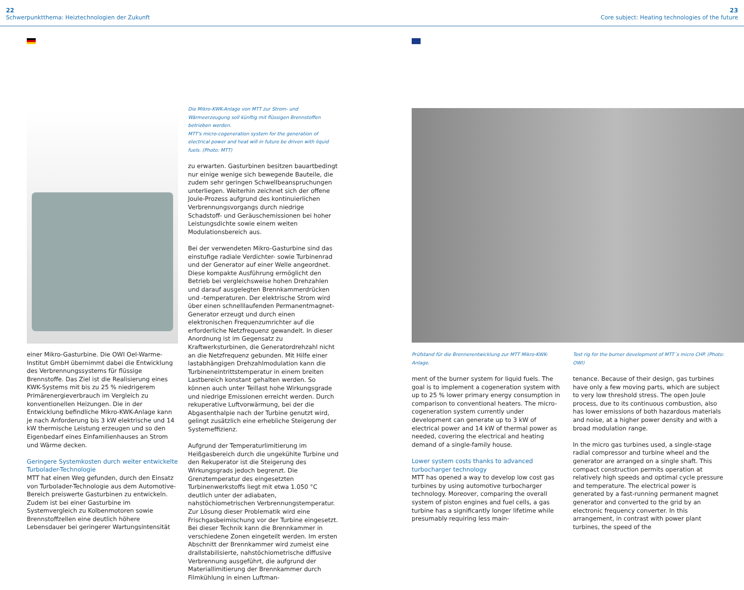22
Schwerpunktthema: Heiztechnologien der Zukunft
23
Core subject: Heating technologies of the future
einer Mikro-Gasturbine. Die OWI Oel-Warme-Institut GmbH übernimmt dabei die Entwicklung des Verbrennungssystems für flüssige Brennstoffe. Das Ziel ist die Realisierung eines KWK-Systems mit bis zu 25 % niedrigerem Primärenergieverbrauch im Vergleich zu konventionellen Heizungen. Die in der Entwicklung befindliche Mikro-KWK-Anlage kann je nach Anforderung bis 3 kW elektrische und 14 kW thermische Leistung erzeugen und so den Eigenbedarf eines Einfamilienhauses an Strom und Wärme decken.
Geringere Systemkosten durch weiter entwickelte Turbolader-Technologie
MTT hat einen Weg gefunden, durch den Einsatz von Turbolader-Technologie aus dem Automotive-Bereich preiswerte Gasturbinen zu entwickeln. Zudem ist bei einer Gasturbine im Systemvergleich zu Kolbenmotoren sowie Brennstoffzellen eine deutlich höhere Lebensdauer bei geringerer Wartungsintensität
Die Mikro-KWK-Anlage von MTT zur Strom- und Wärmeerzeugung soll künftig mit flüssigen Brennstoffen betrieben werden.
MTT's micro-cogeneration system for the generation of electrical power and heat will in future be driven with liquid fuels. (Photo: MTT)
zu erwarten. Gasturbinen besitzen bauartbedingt nur einige wenige sich bewegende Bauteile, die zudem sehr geringen Schwellbeanspruchungen unterliegen. Weiterhin zeichnet sich der offene Joule-Prozess aufgrund des kontinuierlichen Verbrennungsvorgangs durch niedrige Schadstoff- und Geräuschemissionen bei hoher Leistungsdichte sowie einem weiten Modulationsbereich aus.
Bei der verwendeten Mikro-Gasturbine sind das einstufige radiale Verdichter- sowie Turbinenrad und der Generator auf einer Welle angeordnet. Diese kompakte Ausführung ermöglicht den Betrieb bei vergleichsweise hohen Drehzahlen und darauf ausgelegten Brennkammerdrücken und -temperaturen. Der elektrische Strom wird über einen schnelllaufenden Permanentmagnet-Generator erzeugt und durch einen elektronischen Frequenzumrichter auf die erforderliche Netzfrequenz gewandelt. In dieser Anordnung ist im Gegensatz zu Kraftwerksturbinen, die Generatordrehzahl nicht an die Netzfrequenz gebunden. Mit Hilfe einer lastabhängigen Drehzahlmodulation kann die Turbineneintrittstemperatur in einem breiten Lastbereich konstant gehalten werden. So können auch unter Teillast hohe Wirkungsgrade und niedrige Emissionen erreicht werden. Durch rekuperative Luftvorwärmung, bei der die Abgasenthalpie nach der Turbine genutzt wird, gelingt zusätzlich eine erhebliche Steigerung der Systemeffizienz.
Aufgrund der Temperaturlimitierung im Heißgasbereich durch die ungekühlte Turbine und den Rekuperator ist die Steigerung des Wirkungsgrads jedoch begrenzt. Die Grenztemperatur des eingesetzten Turbinenwerkstoffs liegt mit etwa 1.050 °C deutlich unter der adiabaten, nahstöchiometrischen Verbrennungstemperatur. Zur Lösung dieser Problematik wird eine Frischgasbeimischung vor der Turbine eingesetzt. Bei dieser Technik kann die Brennkammer in verschiedene Zonen eingeteilt werden. Im ersten Abschnitt der Brennkammer wird zumeist eine drallstabilisierte, nahstöchiometrische diffusive Verbrennung ausgeführt, die aufgrund der Materiallimitierung der Brennkammer durch Filmkühlung in einen Luftman-
Prüfstand für die Brennerentwicklung zur MTT Mikro-KWK-Anlage.
Test rig for the burner development of MTT´s micro CHP. (Photo: OWI)
ment of the burner system for liquid fuels. The goal is to implement a cogeneration system with up to 25 % lower primary energy consumption in comparison to conventional heaters. The micro-cogeneration system currently under development can generate up to 3 kW of electrical power and 14 kW of thermal power as needed, covering the electrical and heating demand of a single-family house.
Lower system costs thanks to advanced turbocharger technology
MTT has opened a way to develop low cost gas turbines by using automotive turbocharger technology. Moreover, comparing the overall system of piston engines and fuel cells, a gas turbine has a significantly longer lifetime while presumably requiring less main-
tenance. Because of their design, gas turbines have only a few moving parts, which are subject to very low threshold stress. The open Joule process, due to its continuous combustion, also has lower emissions of both hazardous materials and noise, at a higher power density and with a broad modulation range.
In the micro gas turbines used, a single-stage radial compressor and turbine wheel and the generator are arranged on a single shaft. This compact construction permits operation at relatively high speeds and optimal cycle pressure and temperature. The electrical power is generated by a fast-running permanent magnet generator and converted to the grid by an electronic frequency converter. In this arrangement, in contrast with power plant turbines, the speed of the